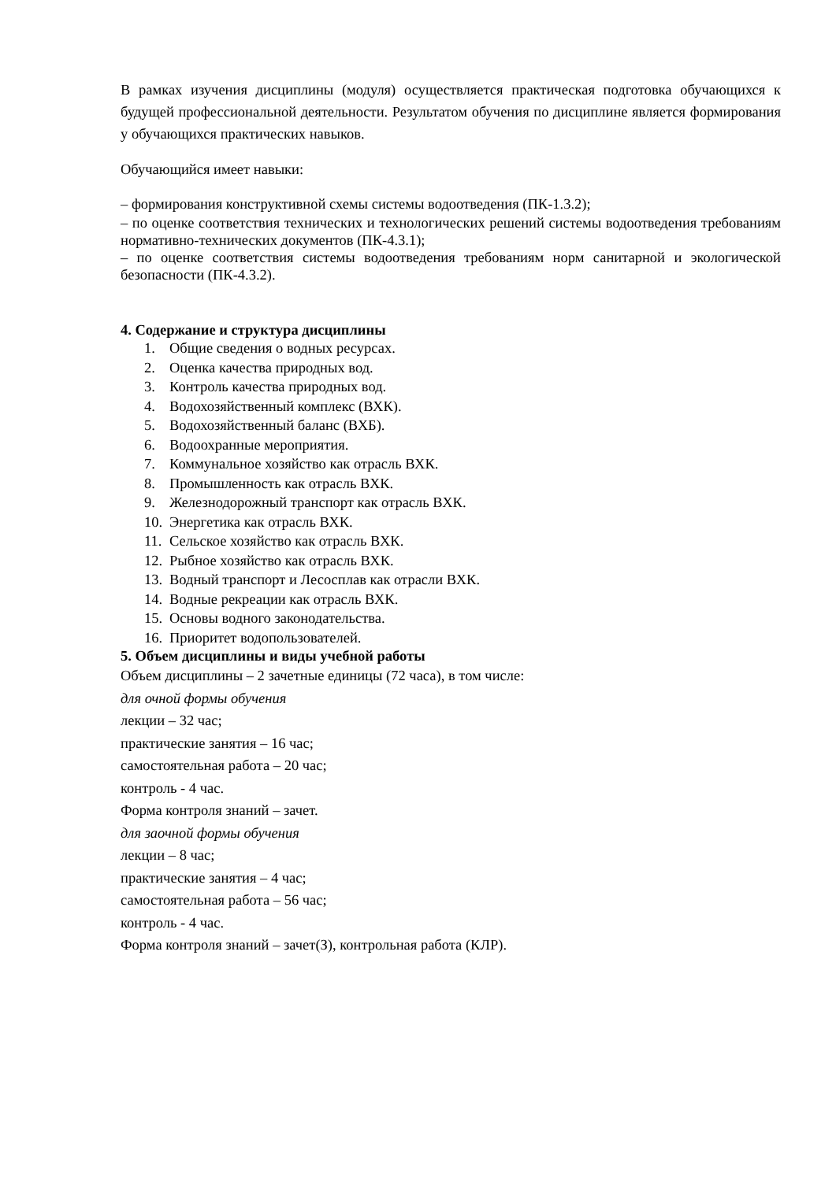В рамках изучения дисциплины (модуля) осуществляется практическая подготовка обучающихся к будущей профессиональной деятельности. Результатом обучения по дисциплине является формирования у обучающихся практических навыков.
Обучающийся имеет навыки:
– формирования конструктивной схемы системы водоотведения (ПК-1.3.2);
– по оценке соответствия технических и технологических решений системы водоотведения требованиям нормативно-технических документов (ПК-4.3.1);
– по оценке соответствия системы водоотведения требованиям норм санитарной и экологической безопасности (ПК-4.3.2).
4. Содержание и структура дисциплины
1. Общие сведения о водных ресурсах.
2. Оценка качества природных вод.
3. Контроль качества природных вод.
4. Водохозяйственный комплекс (ВХК).
5. Водохозяйственный баланс (ВХБ).
6. Водоохранные мероприятия.
7. Коммунальное хозяйство как отрасль ВХК.
8. Промышленность как отрасль ВХК.
9. Железнодорожный транспорт как отрасль ВХК.
10. Энергетика как отрасль ВХК.
11. Сельское хозяйство как отрасль ВХК.
12. Рыбное хозяйство как отрасль ВХК.
13. Водный транспорт и Лесосплав как отрасли ВХК.
14. Водные рекреации как отрасль ВХК.
15. Основы водного законодательства.
16. Приоритет водопользователей.
5. Объем дисциплины и виды учебной работы
Объем дисциплины – 2 зачетные единицы (72 часа), в том числе:
для очной формы обучения
лекции – 32 час;
практические занятия – 16 час;
самостоятельная работа – 20 час;
контроль - 4 час.
Форма контроля знаний – зачет.
для заочной формы обучения
лекции – 8 час;
практические занятия – 4 час;
самостоятельная работа – 56 час;
контроль - 4 час.
Форма контроля знаний – зачет(З), контрольная работа (КЛР).